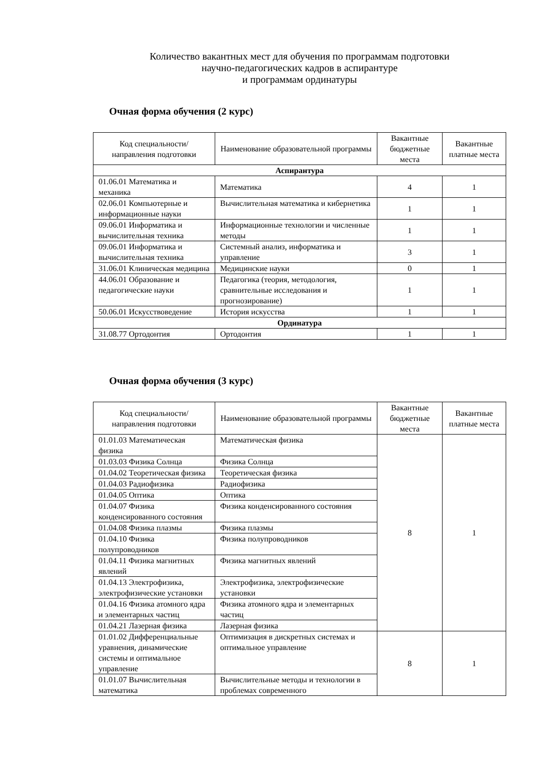Количество вакантных мест для обучения по программам подготовки
научно-педагогических кадров в аспирантуре
и программам ординатуры
Очная форма обучения (2 курс)
| Код специальности/направления подготовки | Наименование образовательной программы | Вакантные бюджетные места | Вакантные платные места |
| --- | --- | --- | --- |
| Аспирантура | | | |
| 01.06.01 Математика и механика | Математика | 4 | 1 |
| 02.06.01 Компьютерные и информационные науки | Вычислительная математика и кибернетика | 1 | 1 |
| 09.06.01 Информатика и вычислительная техника | Информационные технологии и численные методы | 1 | 1 |
| 09.06.01 Информатика и вычислительная техника | Системный анализ, информатика и управление | 3 | 1 |
| 31.06.01 Клиническая медицина | Медицинские науки | 0 | 1 |
| 44.06.01 Образование и педагогические науки | Педагогика (теория, методология, сравнительные исследования и прогнозирование) | 1 | 1 |
| 50.06.01 Искусствоведение | История искусства | 1 | 1 |
| Ординатура | | | |
| 31.08.77 Ортодонтия | Ортодонтия | 1 | 1 |
Очная форма обучения (3 курс)
| Код специальности/направления подготовки | Наименование образовательной программы | Вакантные бюджетные места | Вакантные платные места |
| --- | --- | --- | --- |
| 01.01.03 Математическая физика | Математическая физика | 8 | 1 |
| 01.03.03 Физика Солнца | Физика Солнца | | |
| 01.04.02 Теоретическая физика | Теоретическая физика | | |
| 01.04.03 Радиофизика | Радиофизика | | |
| 01.04.05 Оптика | Оптика | | |
| 01.04.07 Физика конденсированного состояния | Физика конденсированного состояния | | |
| 01.04.08 Физика плазмы | Физика плазмы | | |
| 01.04.10 Физика полупроводников | Физика полупроводников | | |
| 01.04.11 Физика магнитных явлений | Физика магнитных явлений | | |
| 01.04.13 Электрофизика, электрофизические установки | Электрофизика, электрофизические установки | | |
| 01.04.16 Физика атомного ядра и элементарных частиц | Физика атомного ядра и элементарных частиц | | |
| 01.04.21 Лазерная физика | Лазерная физика | | |
| 01.01.02 Дифференциальные уравнения, динамические системы и оптимальное управление | Оптимизация в дискретных системах и оптимальное управление | 8 | 1 |
| 01.01.07 Вычислительная математика | Вычислительные методы и технологии в проблемах современного | | |